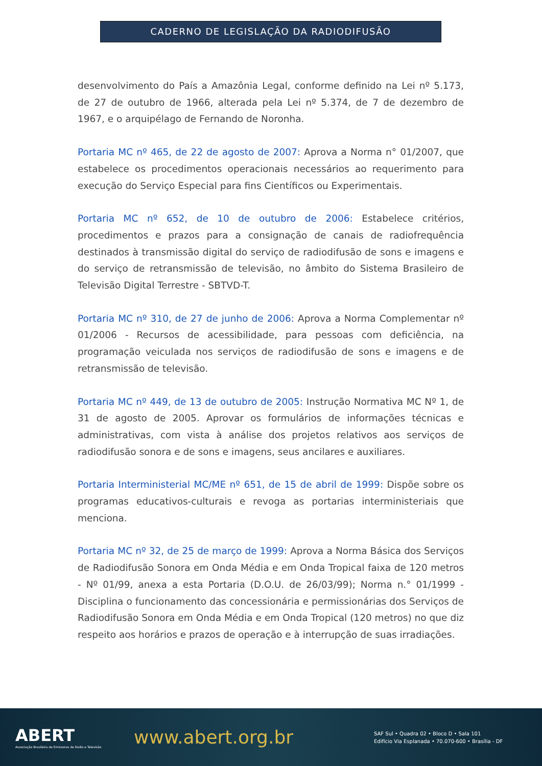CADERNO DE LEGISLAÇÃO DA RADIODIFUSÃO
desenvolvimento do País a Amazônia Legal, conforme definido na Lei nº 5.173, de 27 de outubro de 1966, alterada pela Lei nº 5.374, de 7 de dezembro de 1967, e o arquipélago de Fernando de Noronha.
Portaria MC nº 465, de 22 de agosto de 2007: Aprova a Norma n° 01/2007, que estabelece os procedimentos operacionais necessários ao requerimento para execução do Serviço Especial para fins Científicos ou Experimentais.
Portaria MC nº 652, de 10 de outubro de 2006: Estabelece critérios, procedimentos e prazos para a consignação de canais de radiofrequência destinados à transmissão digital do serviço de radiodifusão de sons e imagens e do serviço de retransmissão de televisão, no âmbito do Sistema Brasileiro de Televisão Digital Terrestre - SBTVD-T.
Portaria MC nº 310, de 27 de junho de 2006: Aprova a Norma Complementar nº 01/2006 - Recursos de acessibilidade, para pessoas com deficiência, na programação veiculada nos serviços de radiodifusão de sons e imagens e de retransmissão de televisão.
Portaria MC nº 449, de 13 de outubro de 2005: Instrução Normativa MC Nº 1, de 31 de agosto de 2005. Aprovar os formulários de informações técnicas e administrativas, com vista à análise dos projetos relativos aos serviços de radiodifusão sonora e de sons e imagens, seus ancilares e auxiliares.
Portaria Interministerial MC/ME nº 651, de 15 de abril de 1999: Dispõe sobre os programas educativos-culturais e revoga as portarias interministeriais que menciona.
Portaria MC nº 32, de 25 de março de 1999: Aprova a Norma Básica dos Serviços de Radiodifusão Sonora em Onda Média e em Onda Tropical faixa de 120 metros - Nº 01/99, anexa a esta Portaria (D.O.U. de 26/03/99); Norma n.° 01/1999 - Disciplina o funcionamento das concessionária e permissionárias dos Serviços de Radiodifusão Sonora em Onda Média e em Onda Tropical (120 metros) no que diz respeito aos horários e prazos de operação e à interrupção de suas irradiações.
ABERT
Associação Brasileira de Emissoras de Rádio e Televisão
www.abert.org.br
SAF Sul • Quadra 02 • Bloco D • Sala 101
Edifício Via Esplanada • 70.070-600 • Brasília - DF